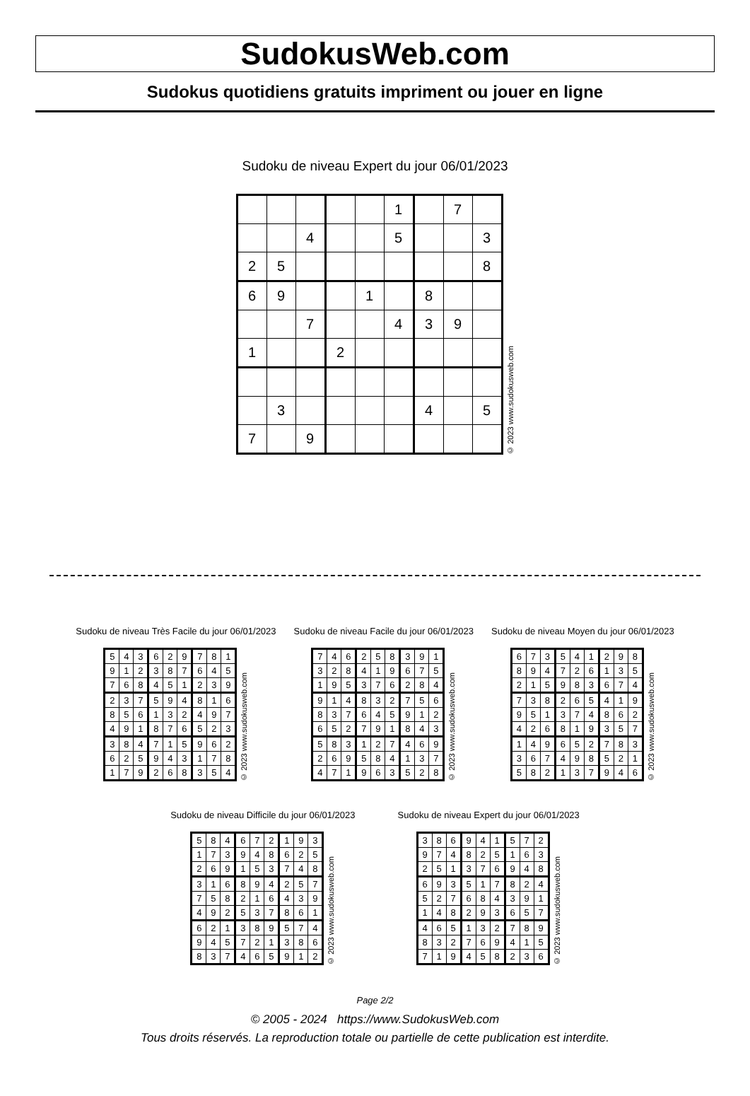SudokusWeb.com
Sudokus quotidiens gratuits impriment ou jouer en ligne
Sudoku de niveau Expert du jour 06/01/2023
| | | | | | 1 | | 7 | |
| | | 4 | | | 5 | | | 3 |
| 2 | 5 | | | | | | | 8 |
| 6 | 9 | | | 1 | | 8 | | |
| | | 7 | | | 4 | 3 | 9 | |
| 1 | | | 2 | | | | | |
| | 3 | | | | | 4 | | 5 |
| 7 | | 9 | | | | | | |
© 2023 www.sudokusweb.com
Sudoku de niveau Très Facile du jour 06/01/2023
| 5 | 4 | 3 | 6 | 2 | 9 | 7 | 8 | 1 |
| 9 | 1 | 2 | 3 | 8 | 7 | 6 | 4 | 5 |
| 7 | 6 | 8 | 4 | 5 | 1 | 2 | 3 | 9 |
| 2 | 3 | 7 | 5 | 9 | 4 | 8 | 1 | 6 |
| 8 | 5 | 6 | 1 | 3 | 2 | 4 | 9 | 7 |
| 4 | 9 | 1 | 8 | 7 | 6 | 5 | 2 | 3 |
| 3 | 8 | 4 | 7 | 1 | 5 | 9 | 6 | 2 |
| 6 | 2 | 5 | 9 | 4 | 3 | 1 | 7 | 8 |
| 1 | 7 | 9 | 2 | 6 | 8 | 3 | 5 | 4 |
© 2023 www.sudokusweb.com
Sudoku de niveau Facile du jour 06/01/2023
| 7 | 4 | 6 | 2 | 5 | 8 | 3 | 9 | 1 |
| 3 | 2 | 8 | 4 | 1 | 9 | 6 | 7 | 5 |
| 1 | 9 | 5 | 3 | 7 | 6 | 2 | 8 | 4 |
| 9 | 1 | 4 | 8 | 3 | 2 | 7 | 5 | 6 |
| 8 | 3 | 7 | 6 | 4 | 5 | 9 | 1 | 2 |
| 6 | 5 | 2 | 7 | 9 | 1 | 8 | 4 | 3 |
| 5 | 8 | 3 | 1 | 2 | 7 | 4 | 6 | 9 |
| 2 | 6 | 9 | 5 | 8 | 4 | 1 | 3 | 7 |
| 4 | 7 | 1 | 9 | 6 | 3 | 5 | 2 | 8 |
© 2023 www.sudokusweb.com
Sudoku de niveau Moyen du jour 06/01/2023
| 6 | 7 | 3 | 5 | 4 | 1 | 2 | 9 | 8 |
| 8 | 9 | 4 | 7 | 2 | 6 | 1 | 3 | 5 |
| 2 | 1 | 5 | 9 | 8 | 3 | 6 | 7 | 4 |
| 7 | 3 | 8 | 2 | 6 | 5 | 4 | 1 | 9 |
| 9 | 5 | 1 | 3 | 7 | 4 | 8 | 6 | 2 |
| 4 | 2 | 6 | 8 | 1 | 9 | 3 | 5 | 7 |
| 1 | 4 | 9 | 6 | 5 | 2 | 7 | 8 | 3 |
| 3 | 6 | 7 | 4 | 9 | 8 | 5 | 2 | 1 |
| 5 | 8 | 2 | 1 | 3 | 7 | 9 | 4 | 6 |
© 2023 www.sudokusweb.com
Sudoku de niveau Difficile du jour 06/01/2023
| 5 | 8 | 4 | 6 | 7 | 2 | 1 | 9 | 3 |
| 1 | 7 | 3 | 9 | 4 | 8 | 6 | 2 | 5 |
| 2 | 6 | 9 | 1 | 5 | 3 | 7 | 4 | 8 |
| 3 | 1 | 6 | 8 | 9 | 4 | 2 | 5 | 7 |
| 7 | 5 | 8 | 2 | 1 | 6 | 4 | 3 | 9 |
| 4 | 9 | 2 | 5 | 3 | 7 | 8 | 6 | 1 |
| 6 | 2 | 1 | 3 | 8 | 9 | 5 | 7 | 4 |
| 9 | 4 | 5 | 7 | 2 | 1 | 3 | 8 | 6 |
| 8 | 3 | 7 | 4 | 6 | 5 | 9 | 1 | 2 |
© 2023 www.sudokusweb.com
Sudoku de niveau Expert du jour 06/01/2023
| 3 | 8 | 6 | 9 | 4 | 1 | 5 | 7 | 2 |
| 9 | 7 | 4 | 8 | 2 | 5 | 1 | 6 | 3 |
| 2 | 5 | 1 | 3 | 7 | 6 | 9 | 4 | 8 |
| 6 | 9 | 3 | 5 | 1 | 7 | 8 | 2 | 4 |
| 5 | 2 | 7 | 6 | 8 | 4 | 3 | 9 | 1 |
| 1 | 4 | 8 | 2 | 9 | 3 | 6 | 5 | 7 |
| 4 | 6 | 5 | 1 | 3 | 2 | 7 | 8 | 9 |
| 8 | 3 | 2 | 7 | 6 | 9 | 4 | 1 | 5 |
| 7 | 1 | 9 | 4 | 5 | 8 | 2 | 3 | 6 |
© 2023 www.sudokusweb.com
Page 2/2
© 2005 - 2024 https://www.SudokusWeb.com
Tous droits réservés. La reproduction totale ou partielle de cette publication est interdite.